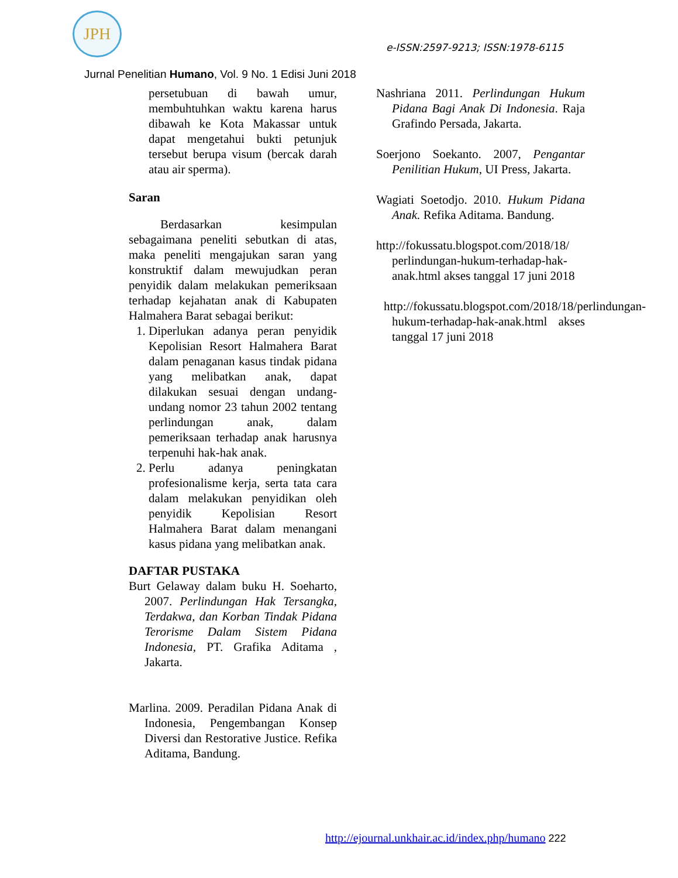JPH
e-ISSN:2597-9213; ISSN:1978-6115
Jurnal Penelitian Humano, Vol. 9 No. 1 Edisi Juni 2018
persetubuan di bawah umur, membuhtuhkan waktu karena harus dibawah ke Kota Makassar untuk dapat mengetahui bukti petunjuk tersebut berupa visum (bercak darah atau air sperma).
Saran
Berdasarkan kesimpulan sebagaimana peneliti sebutkan di atas, maka peneliti mengajukan saran yang konstruktif dalam mewujudkan peran penyidik dalam melakukan pemeriksaan terhadap kejahatan anak di Kabupaten Halmahera Barat sebagai berikut:
1. Diperlukan adanya peran penyidik Kepolisian Resort Halmahera Barat dalam penaganan kasus tindak pidana yang melibatkan anak, dapat dilakukan sesuai dengan undang-undang nomor 23 tahun 2002 tentang perlindungan anak, dalam pemeriksaan terhadap anak harusnya terpenuhi hak-hak anak.
2. Perlu adanya peningkatan profesionalisme kerja, serta tata cara dalam melakukan penyidikan oleh penyidik Kepolisian Resort Halmahera Barat dalam menangani kasus pidana yang melibatkan anak.
DAFTAR PUSTAKA
Burt Gelaway dalam buku H. Soeharto, 2007. Perlindungan Hak Tersangka, Terdakwa, dan Korban Tindak Pidana Terorisme Dalam Sistem Pidana Indonesia, PT. Grafika Aditama , Jakarta.
Marlina. 2009. Peradilan Pidana Anak di Indonesia, Pengembangan Konsep Diversi dan Restorative Justice. Refika Aditama, Bandung.
Nashriana 2011. Perlindungan Hukum Pidana Bagi Anak Di Indonesia. Raja Grafindo Persada, Jakarta.
Soerjono Soekanto. 2007, Pengantar Penilitian Hukum, UI Press, Jakarta.
Wagiati Soetodjo. 2010. Hukum Pidana Anak. Refika Aditama. Bandung.
http://fokussatu.blogspot.com/2018/18/ perlindungan-hukum-terhadap-hak-anak.html akses tanggal 17 juni 2018
http://fokussatu.blogspot.com/2018/18/perlindungan-hukum-terhadap-hak-anak.html akses tanggal 17 juni 2018
http://ejournal.unkhair.ac.id/index.php/humano 222